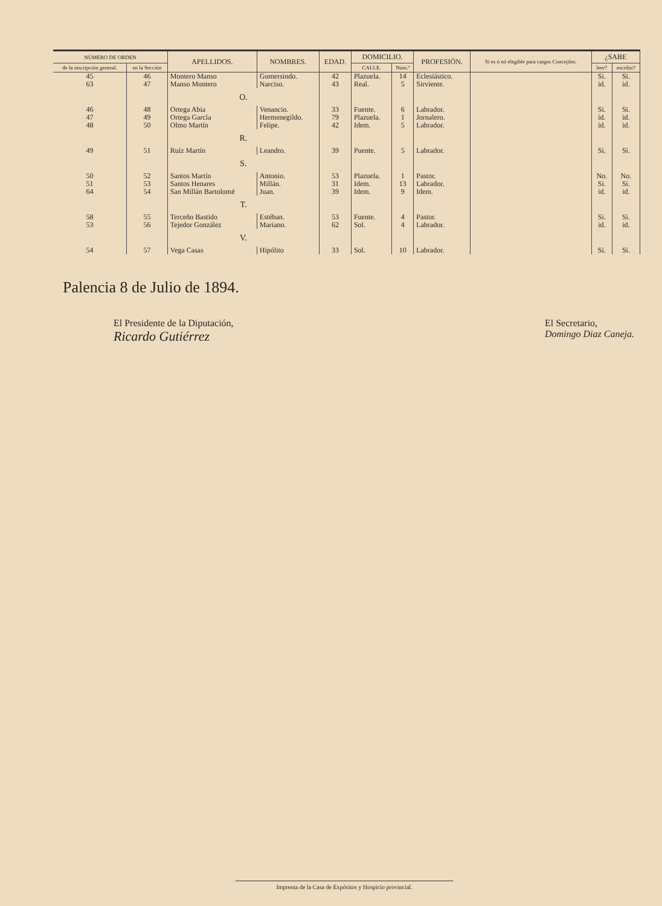| NÚMERO DE ORDEN | | APELLIDOS. | NOMBRES. | EDAD. | DOMICILIO. | | PROFESIÓN. | Si es ó nó elegible para cargos Concejiles. | ¿SABE | |
| --- | --- | --- | --- | --- | --- | --- | --- | --- | --- | --- |
| de la inscripción general. | en la Sección | | | | CALLE. | Núm.º | | | leer? | escribir? |
| 45 63 | 46 47 | Montero Manso Manso Montero | Gumersindo. Narciso. | 42 43 | Plazuela. Real. | 14 5 | Eclesiástico. Sirviente. | | Si. id. | Si. id. |
| | | O. | | | | | | | | |
| 46 47 48 | 48 49 50 | Ortega Abia Ortega García Olmo Martín | Venancio. Hermenegildo. Felipe. | 33 79 42 | Fuente. Plazuela. Idem. | 6 1 5 | Labrador. Jornalero. Labrador. | | Si. id. id. | Si. id. id. |
| | | R. | | | | | | | | |
| 49 | 51 | Ruíz Martín | Leandro. | 39 | Puente. | 5 | Labrador. | | Si. | Si. |
| | | S. | | | | | | | | |
| 50 51 64 | 52 53 54 | Santos Martín Santos Henares San Millán Bartolomé | Antonio. Millán. Juan. | 53 31 39 | Plazuela. Idem. Idem. | 1 13 9 | Pastor. Labrador. Idem. | | No. Si. id. | No. Si. id. |
| | | T. | | | | | | | | |
| 58 53 | 55 56 | Terceño Bastido Tejedor González | Estéban. Mariano. | 53 62 | Fuente. Sol. | 4 4 | Pastor. Labrador. | | Si. id. | Si. id. |
| | | V. | | | | | | | | |
| 54 | 57 | Vega Casas | Hipólito | 33 | Sol. | 10 | Labrador. | | Si. | Si. |
Palencia 8 de Julio de 1894.
El Presidente de la Diputación,
Ricardo Gutiérrez
El Secretario,
Domingo Diaz Caneja.
Imprenta de la Casa de Expósitos y Hospicio provincial.